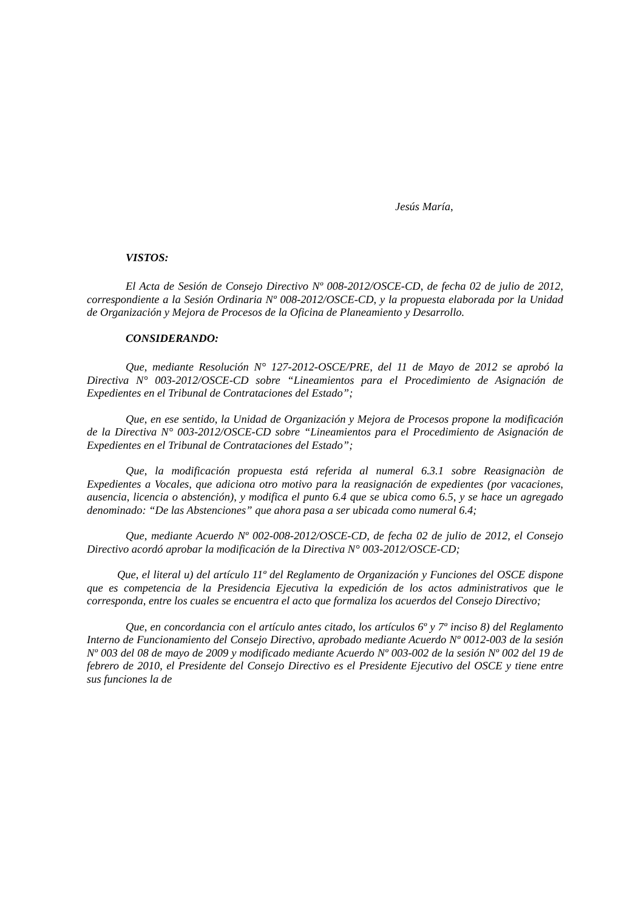Jesús María,
VISTOS:
El Acta de Sesión de Consejo Directivo Nº 008-2012/OSCE-CD, de fecha 02 de julio de 2012, correspondiente a la Sesión Ordinaria Nº 008-2012/OSCE-CD, y la propuesta elaborada por la Unidad de Organización y Mejora de Procesos de la Oficina de Planeamiento y Desarrollo.
CONSIDERANDO:
Que, mediante Resolución N° 127-2012-OSCE/PRE, del 11 de Mayo de 2012 se aprobó la Directiva N° 003-2012/OSCE-CD sobre “Lineamientos para el Procedimiento de Asignación de Expedientes en el Tribunal de Contrataciones del Estado”;
Que, en ese sentido, la Unidad de Organización y Mejora de Procesos propone la modificación de la Directiva N° 003-2012/OSCE-CD sobre “Lineamientos para el Procedimiento de Asignación de Expedientes en el Tribunal de Contrataciones del Estado”;
Que, la modificación propuesta está referida al numeral 6.3.1 sobre Reasignaciòn de Expedientes a Vocales, que adiciona otro motivo para la reasignación de expedientes (por vacaciones, ausencia, licencia o abstención), y modifica el punto 6.4 que se ubica como 6.5, y se hace un agregado denominado: “De las Abstenciones” que ahora pasa a ser ubicada como numeral 6.4;
Que, mediante Acuerdo Nº 002-008-2012/OSCE-CD, de fecha 02 de julio de 2012, el Consejo Directivo acordó aprobar la modificación de la Directiva N° 003-2012/OSCE-CD;
Que, el literal u) del artículo 11º del Reglamento de Organización y Funciones del OSCE dispone que es competencia de la Presidencia Ejecutiva la expedición de los actos administrativos que le corresponda, entre los cuales se encuentra el acto que formaliza los acuerdos del Consejo Directivo;
Que, en concordancia con el artículo antes citado, los artículos 6º y 7º inciso 8) del Reglamento Interno de Funcionamiento del Consejo Directivo, aprobado mediante Acuerdo Nº 0012-003 de la sesión Nº 003 del 08 de mayo de 2009 y modificado mediante Acuerdo Nº 003-002 de la sesión Nº 002 del 19 de febrero de 2010, el Presidente del Consejo Directivo es el Presidente Ejecutivo del OSCE y tiene entre sus funciones la de